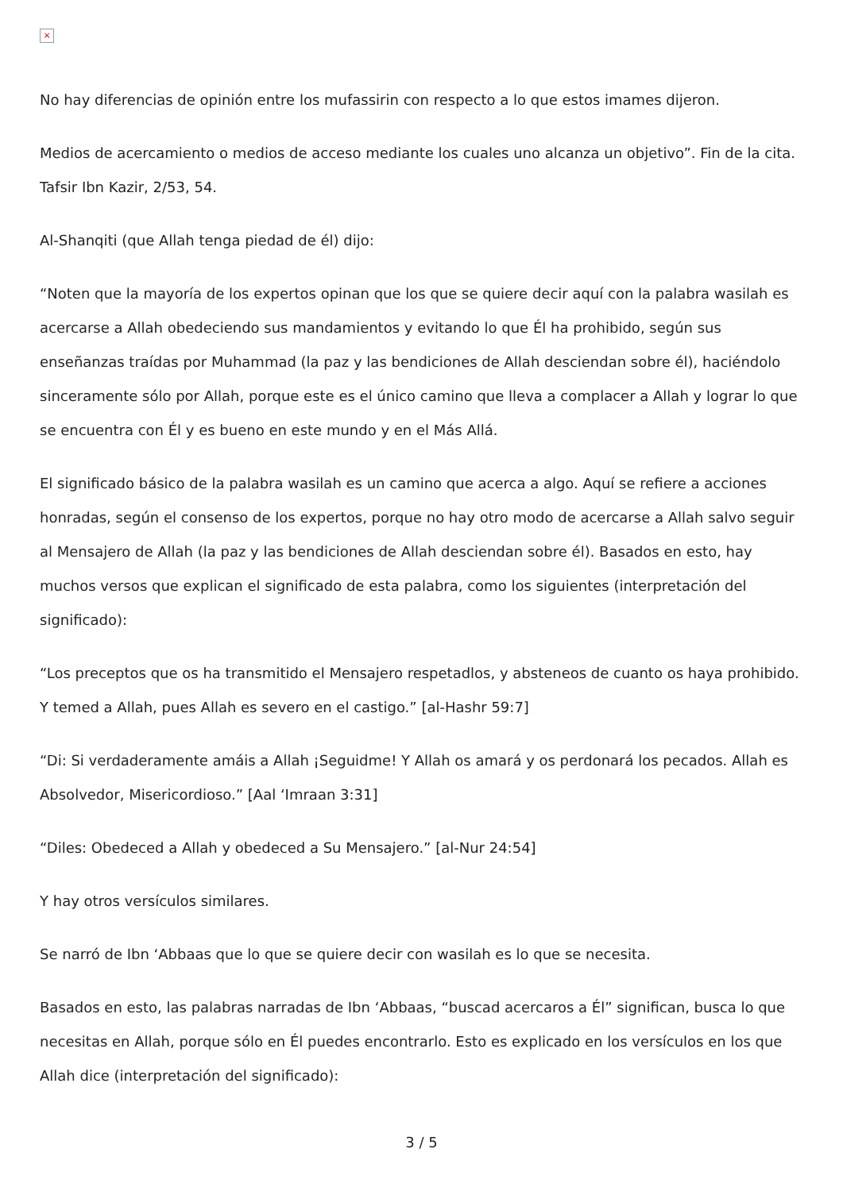×
No hay diferencias de opinión entre los mufassirin con respecto a lo que estos imames dijeron.
Medios de acercamiento o medios de acceso mediante los cuales uno alcanza un objetivo”. Fin de la cita. Tafsir Ibn Kazir, 2/53, 54.
Al-Shanqiti (que Allah tenga piedad de él) dijo:
“Noten que la mayoría de los expertos opinan que los que se quiere decir aquí con la palabra wasilah es acercarse a Allah obedeciendo sus mandamientos y evitando lo que Él ha prohibido, según sus enseñanzas traídas por Muhammad (la paz y las bendiciones de Allah desciendan sobre él), haciéndolo sinceramente sólo por Allah, porque este es el único camino que lleva a complacer a Allah y lograr lo que se encuentra con Él y es bueno en este mundo y en el Más Allá.
El significado básico de la palabra wasilah es un camino que acerca a algo. Aquí se refiere a acciones honradas, según el consenso de los expertos, porque no hay otro modo de acercarse a Allah salvo seguir al Mensajero de Allah (la paz y las bendiciones de Allah desciendan sobre él). Basados en esto, hay muchos versos que explican el significado de esta palabra, como los siguientes (interpretación del significado):
“Los preceptos que os ha transmitido el Mensajero respetadlos, y absteneos de cuanto os haya prohibido. Y temed a Allah, pues Allah es severo en el castigo.” [al-Hashr 59:7]
“Di: Si verdaderamente amáis a Allah ¡Seguidme! Y Allah os amará y os perdonará los pecados. Allah es Absolvedor, Misericordioso.” [Aal ‘Imraan 3:31]
“Diles: Obedeced a Allah y obedeced a Su Mensajero.” [al-Nur 24:54]
Y hay otros versículos similares.
Se narró de Ibn ‘Abbaas que lo que se quiere decir con wasilah es lo que se necesita.
Basados en esto, las palabras narradas de Ibn ‘Abbaas, “buscad acercaros a Él” significan, busca lo que necesitas en Allah, porque sólo en Él puedes encontrarlo. Esto es explicado en los versículos en los que Allah dice (interpretación del significado):
3 / 5